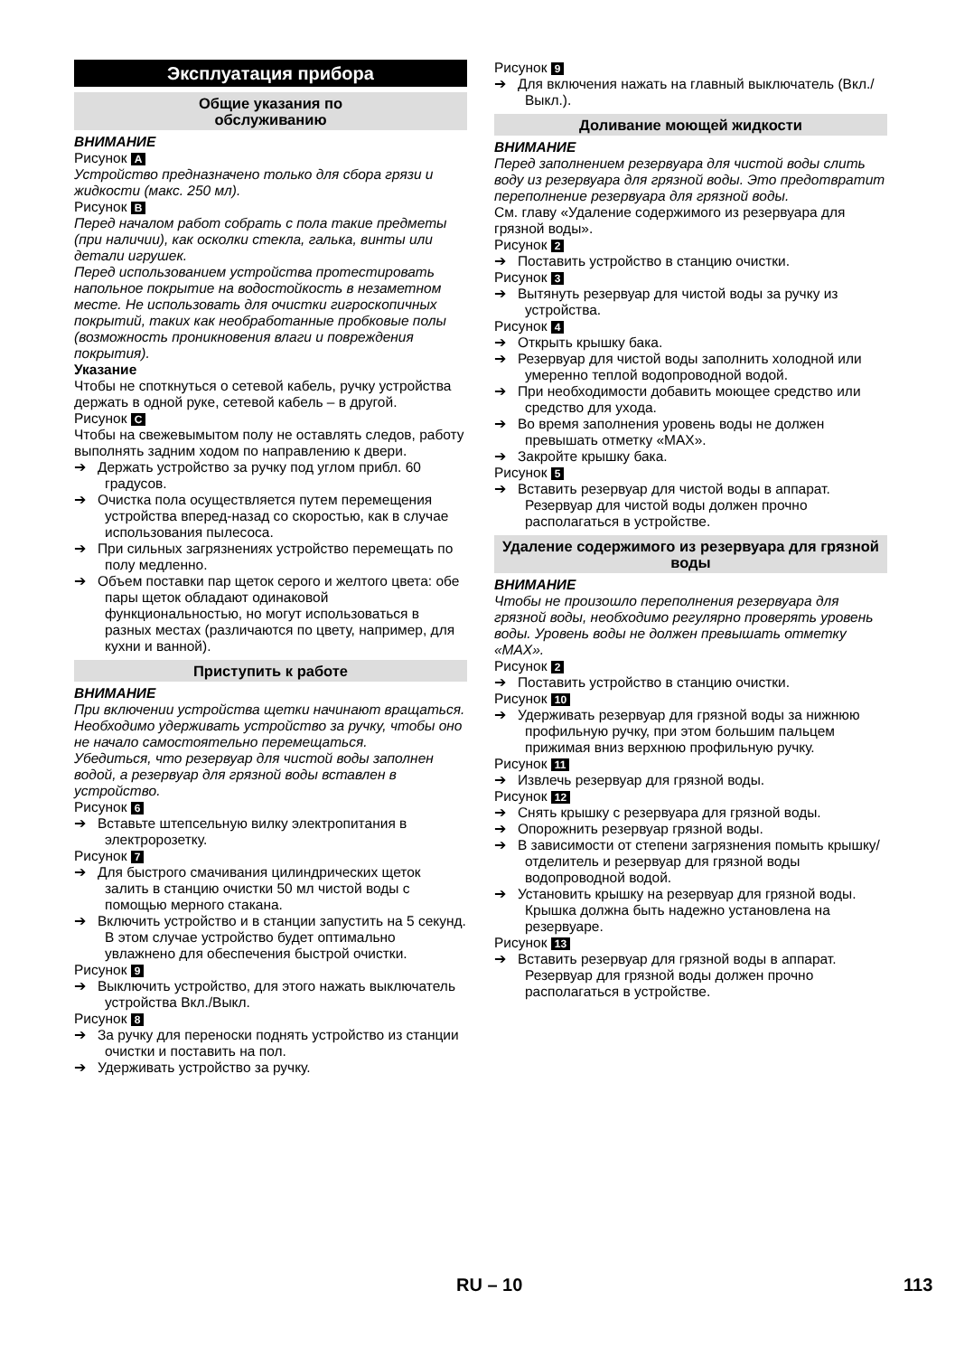Эксплуатация прибора
Общие указания по
обслуживанию
ВНИМАНИЕ
Рисунок A
Устройство предназначено только для сбора грязи и жидкости (макс. 250 мл).
Рисунок B
Перед началом работ собрать с пола такие предметы (при наличии), как осколки стекла, галька, винты или детали игрушек.
Перед использованием устройства протестировать напольное покрытие на водостойкость в незаметном месте. Не использовать для очистки гигроскопичных покрытий, таких как необработанные пробковые полы (возможность проникновения влаги и повреждения покрытия).
Указание
Чтобы не споткнуться о сетевой кабель, ручку устройства держать в одной руке, сетевой кабель – в другой.
Рисунок C
Чтобы на свежевымытом полу не оставлять следов, работу выполнять задним ходом по направлению к двери.
➔ Держать устройство за ручку под углом прибл. 60 градусов.
➔ Очистка пола осуществляется путем перемещения устройства вперед-назад со скоростью, как в случае использования пылесоса.
➔ При сильных загрязнениях устройство перемещать по полу медленно.
➔ Объем поставки пар щеток серого и желтого цвета: обе пары щеток обладают одинаковой функциональностью, но могут использоваться в разных местах (различаются по цвету, например, для кухни и ванной).
Приступить к работе
ВНИМАНИЕ
При включении устройства щетки начинают вращаться. Необходимо удерживать устройство за ручку, чтобы оно не начало самостоятельно перемещаться.
Убедиться, что резервуар для чистой воды заполнен водой, а резервуар для грязной воды вставлен в устройство.
Рисунок 6
➔ Вставьте штепсельную вилку электропитания в электророзетку.
Рисунок 7
➔ Для быстрого смачивания цилиндрических щеток залить в станцию очистки 50 мл чистой воды с помощью мерного стакана.
➔ Включить устройство и в станции запустить на 5 секунд.
В этом случае устройство будет оптимально увлажнено для обеспечения быстрой очистки.
Рисунок 9
➔ Выключить устройство, для этого нажать выключатель устройства Вкл./Выкл.
Рисунок 8
➔ За ручку для переноски поднять устройство из станции очистки и поставить на пол.
➔ Удерживать устройство за ручку.
Рисунок 9
➔ Для включения нажать на главный выключатель (Вкл./Выкл.).
Доливание моющей жидкости
ВНИМАНИЕ
Перед заполнением резервуара для чистой воды слить воду из резервуара для грязной воды. Это предотвратит переполнение резервуара для грязной воды.
См. главу «Удаление содержимого из резервуара для грязной воды».
Рисунок 2
➔ Поставить устройство в станцию очистки.
Рисунок 3
➔ Вытянуть резервуар для чистой воды за ручку из устройства.
Рисунок 4
➔ Открыть крышку бака.
➔ Резервуар для чистой воды заполнить холодной или умеренно теплой водопроводной водой.
➔ При необходимости добавить моющее средство или средство для ухода.
➔ Во время заполнения уровень воды не должен превышать отметку «MAX».
➔ Закройте крышку бака.
Рисунок 5
➔ Вставить резервуар для чистой воды в аппарат.
Резервуар для чистой воды должен прочно располагаться в устройстве.
Удаление содержимого из резервуара для грязной воды
ВНИМАНИЕ
Чтобы не произошло переполнения резервуара для грязной воды, необходимо регулярно проверять уровень воды. Уровень воды не должен превышать отметку «MAX».
Рисунок 2
➔ Поставить устройство в станцию очистки.
Рисунок 10
➔ Удерживать резервуар для грязной воды за нижнюю профильную ручку, при этом большим пальцем прижимая вниз верхнюю профильную ручку.
Рисунок 11
➔ Извлечь резервуар для грязной воды.
Рисунок 12
➔ Снять крышку с резервуара для грязной воды.
➔ Опорожнить резервуар грязной воды.
➔ В зависимости от степени загрязнения помыть крышку/отделитель и резервуар для грязной воды водопроводной водой.
➔ Установить крышку на резервуар для грязной воды.
Крышка должна быть надежно установлена на резервуаре.
Рисунок 13
➔ Вставить резервуар для грязной воды в аппарат.
Резервуар для грязной воды должен прочно располагаться в устройстве.
RU – 10 113